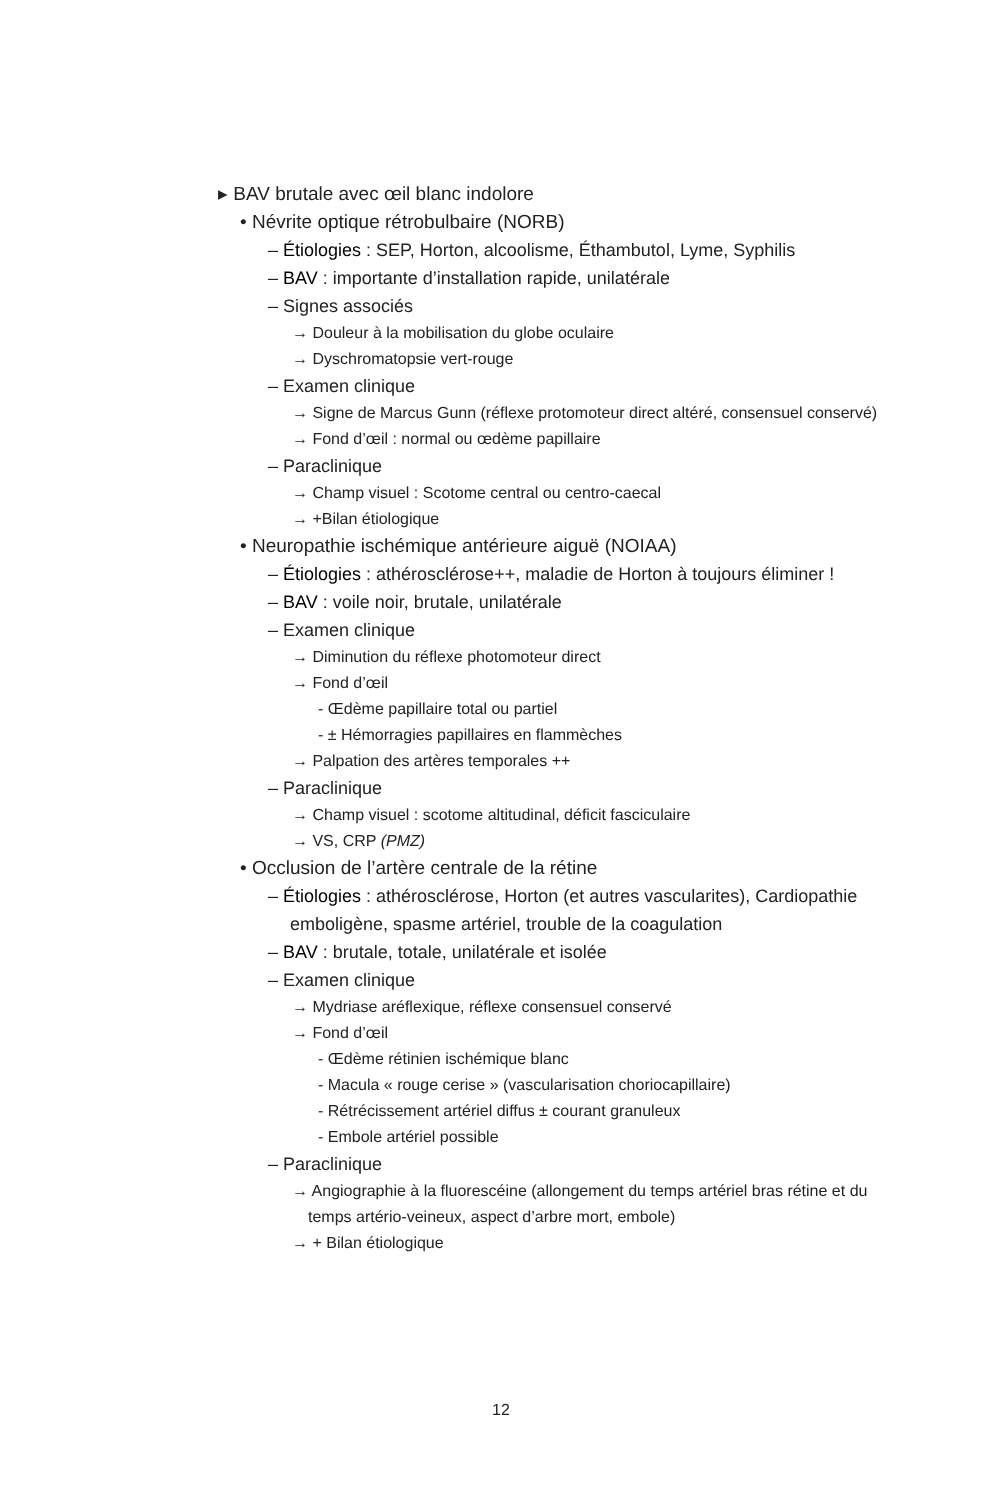▸ BAV brutale avec œil blanc indolore
• Névrite optique rétrobulbaire (NORB)
– Étiologies : SEP, Horton, alcoolisme, Éthambutol, Lyme, Syphilis
– BAV : importante d’installation rapide, unilatérale
– Signes associés
→ Douleur à la mobilisation du globe oculaire
→ Dyschromatopsie vert-rouge
– Examen clinique
→ Signe de Marcus Gunn (réflexe protomoteur direct altéré, consensuel conservé)
→ Fond d’œil : normal ou œdème papillaire
– Paraclinique
→ Champ visuel : Scotome central ou centro-caecal
→ +Bilan étiologique
• Neuropathie ischémique antérieure aiguë (NOIAA)
– Étiologies : athérosclérose++, maladie de Horton à toujours éliminer !
– BAV : voile noir, brutale, unilatérale
– Examen clinique
→ Diminution du réflexe photomoteur direct
→ Fond d’œil
- Œdème papillaire total ou partiel
- ± Hémorragies papillaires en flammèches
→ Palpation des artères temporales ++
– Paraclinique
→ Champ visuel : scotome altitudinal, déficit fasciculaire
→ VS, CRP (PMZ)
• Occlusion de l’artère centrale de la rétine
– Étiologies : athérosclérose, Horton (et autres vascularites), Cardiopathie emboligène, spasme artériel, trouble de la coagulation
– BAV : brutale, totale, unilatérale et isolée
– Examen clinique
→ Mydriase aréflexique, réflexe consensuel conservé
→ Fond d’œil
- Œdème rétinien ischémique blanc
- Macula « rouge cerise » (vascularisation choriocapillaire)
- Rétrécissement artériel diffus ± courant granuleux
- Embole artériel possible
– Paraclinique
→ Angiographie à la fluorescéine (allongement du temps artériel bras rétine et du temps artério-veineux, aspect d’arbre mort, embole)
→ + Bilan étiologique
12